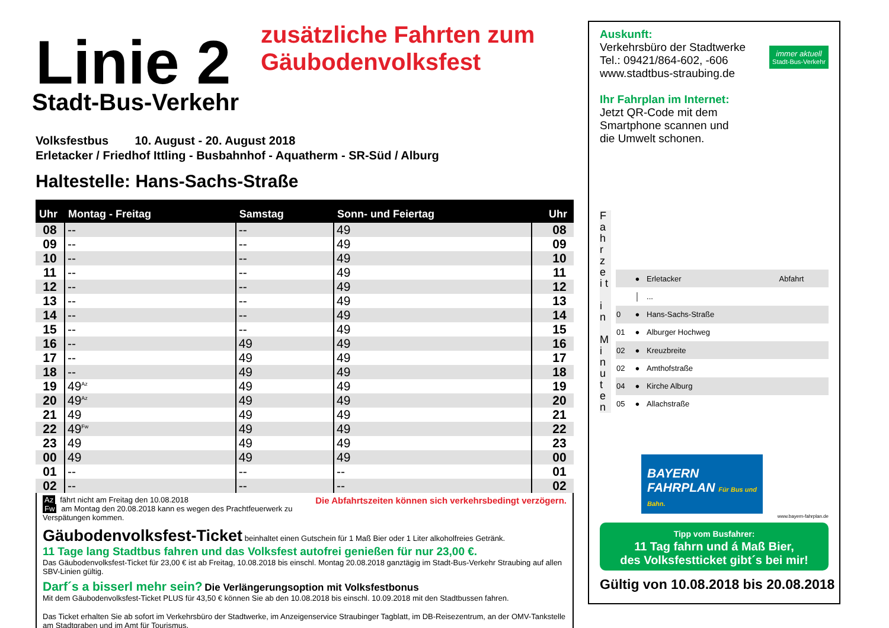Linie 2
Stadt-Bus-Verkehr
Volksfestbus 10. August - 20. August 2018
Erletacker / Friedhof Ittling - Busbahnhof - Aquatherm - SR-Süd / Alburg
Haltestelle: Hans-Sachs-Straße
| Uhr | Montag - Freitag | Samstag | Sonn- und Feiertag | | Uhr |
| --- | --- | --- | --- | --- | --- |
| 08 | -- | -- | 49 | | 08 |
| 09 | -- | -- | 49 | | 09 |
| 10 | -- | -- | 49 | | 10 |
| 11 | -- | -- | 49 | | 11 |
| 12 | -- | -- | 49 | | 12 |
| 13 | -- | -- | 49 | | 13 |
| 14 | -- | -- | 49 | | 14 |
| 15 | -- | -- | 49 | | 15 |
| 16 | -- | 49 | 49 | | 16 |
| 17 | -- | 49 | 49 | | 17 |
| 18 | -- | 49 | 49 | | 18 |
| 19 | 49<sup>Az</sup> | 49 | 49 | | 19 |
| 20 | 49<sup>Az</sup> | 49 | 49 | | 20 |
| 21 | 49 | 49 | 49 | | 21 |
| 22 | 49<sup>Fw</sup> | 49 | 49 | | 22 |
| 23 | 49 | 49 | 49 | | 23 |
| 00 | 49 | 49 | 49 | | 00 |
| 01 | -- | -- | -- | | 01 |
| 02 | -- | -- | -- | | 02 |
Az fährt nicht am Freitag den 10.08.2018 Die Abfahrtszeiten können sich verkehrsbedingt verzögern.
Fw am Montag den 20.08.2018 kann es wegen des Prachtfeuerwerk zu Verspätungen kommen.
Gäubodenvolksfest-Ticket beinhaltet einen Gutschein für 1 Maß Bier oder 1 Liter alkoholfreies Getränk.
11 Tage lang Stadtbus fahren und das Volksfest autofrei genießen für nur 23,00 €.
Das Gäubodenvolksfest-Ticket für 23,00 € ist ab Freitag, 10.08.2018 bis einschl. Montag 20.08.2018 ganztägig im Stadt-Bus-Verkehr Straubing auf allen SBV-Linien gültig.
Darf´s a bisserl mehr sein? Die Verlängerungsoption mit Volksfestbonus
Mit dem Gäubodenvolksfest-Ticket PLUS für 43,50 € können Sie ab den 10.08.2018 bis einschl. 10.09.2018 mit den Stadtbussen fahren.
Das Ticket erhalten Sie ab sofort im Verkehrsbüro der Stadtwerke, im Anzeigenservice Straubinger Tagblatt, im DB-Reisezentrum, an der OMV-Tankstelle am Stadtgraben und im Amt für Tourismus.
zusätzliche Fahrten zum
Gäubodenvolksfest
immer aktuell
Stadt-Bus-Verkehr
Auskunft:
Verkehrsbüro der Stadtwerke
Tel.: 09421/864-602, -606
www.stadtbus-straubing.de
Ihr Fahrplan im Internet:
Jetzt QR-Code mit dem
Smartphone scannen und
die Umwelt schonen.
F a h r z e i t
i n
M i n u t e n
| | ● | Erletacker | Abfahrt |
| | │ | ... | |
| 0 | ● | Hans-Sachs-Straße | |
| 01 | ● | Alburger Hochweg | |
| 02 | ● | Kreuzbreite | |
| 02 | ● | Amthofstraße | |
| 04 | ● | Kirche Alburg | |
| 05 | ● | Allachstraße | |
BAYERN
FAHRPLAN Für Bus und Bahn.
www.bayern-fahrplan.de
Tipp vom Busfahrer:
11 Tag fahrn und á Maß Bier,
des Volksfestticket gibt´s bei mir!
Gültig von 10.08.2018 bis 20.08.2018